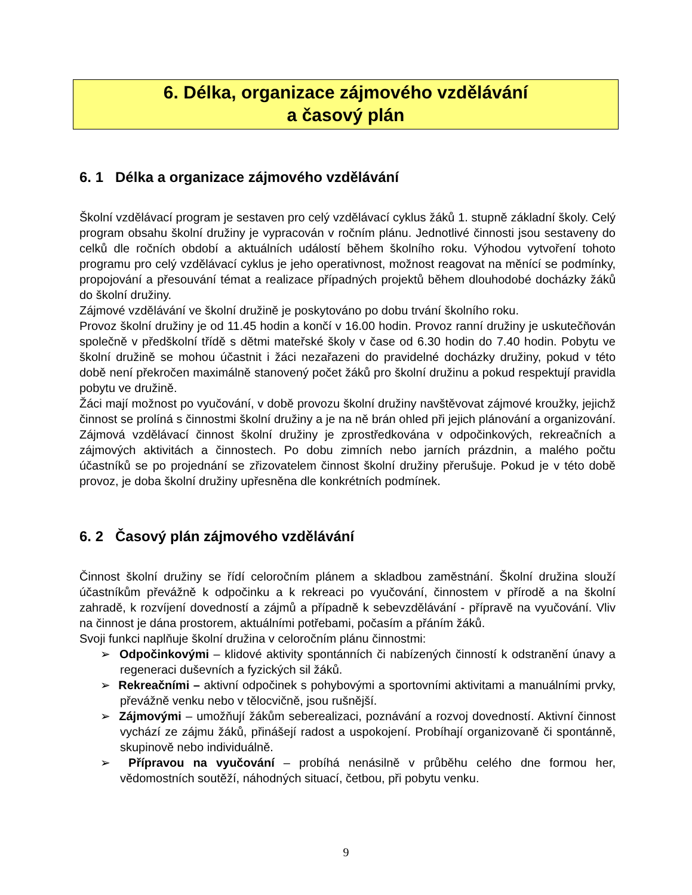6. Délka, organizace zájmového vzdělávání
a časový plán
6. 1 Délka a organizace zájmového vzdělávání
Školní vzdělávací program je sestaven pro celý vzdělávací cyklus žáků 1. stupně základní školy. Celý program obsahu školní družiny je vypracován v ročním plánu. Jednotlivé činnosti jsou sestaveny do celků dle ročních období a aktuálních událostí během školního roku. Výhodou vytvoření tohoto programu pro celý vzdělávací cyklus je jeho operativnost, možnost reagovat na měnící se podmínky, propojování a přesouvání témat a realizace případných projektů během dlouhodobé docházky žáků do školní družiny.
Zájmové vzdělávání ve školní družině je poskytováno po dobu trvání školního roku.
Provoz školní družiny je od 11.45 hodin a končí v 16.00 hodin. Provoz ranní družiny je uskutečňován společně v předškolní třídě s dětmi mateřské školy v čase od 6.30 hodin do 7.40 hodin. Pobytu ve školní družině se mohou účastnit i žáci nezařazeni do pravidelné docházky družiny, pokud v této době není překročen maximálně stanovený počet žáků pro školní družinu a pokud respektují pravidla pobytu ve družině.
Žáci mají možnost po vyučování, v době provozu školní družiny navštěvovat zájmové kroužky, jejichž činnost se prolíná s činnostmi školní družiny a je na ně brán ohled při jejich plánování a organizování. Zájmová vzdělávací činnost školní družiny je zprostředkována v odpočinkových, rekreačních a zájmových aktivitách a činnostech. Po dobu zimních nebo jarních prázdnin, a malého počtu účastníků se po projednání se zřizovatelem činnost školní družiny přerušuje. Pokud je v této době provoz, je doba školní družiny upřesněna dle konkrétních podmínek.
6. 2 Časový plán zájmového vzdělávání
Činnost školní družiny se řídí celoročním plánem a skladbou zaměstnání. Školní družina slouží účastníkům převážně k odpočinku a k rekreaci po vyučování, činnostem v přírodě a na školní zahradě, k rozvíjení dovedností a zájmů a případně k sebevzdělávání - přípravě na vyučování. Vliv na činnost je dána prostorem, aktuálními potřebami, počasím a přáním žáků.
Svoji funkci naplňuje školní družina v celoročním plánu činnostmi:
➢ Odpočinkovými – klidové aktivity spontánních či nabízených činností k odstranění únavy a regeneraci duševních a fyzických sil žáků.
➢ Rekreačními – aktivní odpočinek s pohybovými a sportovními aktivitami a manuálními prvky, převážně venku nebo v tělocvičně, jsou rušnější.
➢ Zájmovými – umožňují žákům seberealizaci, poznávání a rozvoj dovedností. Aktivní činnost vychází ze zájmu žáků, přinášejí radost a uspokojení. Probíhají organizovaně či spontánně, skupinově nebo individuálně.
➢ Přípravou na vyučování – probíhá nenásilně v průběhu celého dne formou her, vědomostních soutěží, náhodných situací, četbou, při pobytu venku.
9